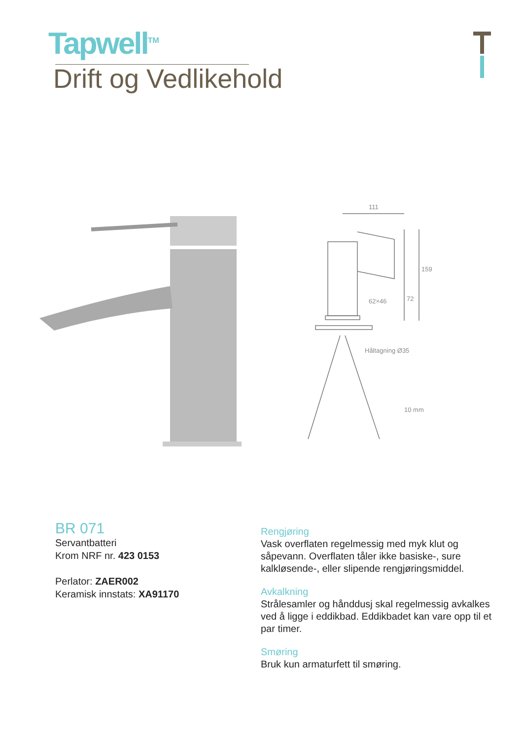Tapwell<sup>TM</sup>
Drift og Vedlikehold
111
62×46
Håltagning Ø35
10 mm
159
72
BR 071
Servantbatteri
Krom NRF nr. 423 0153
Perlator: ZAER002
Keramisk innstats: XA91170
Rengjøring
Vask overflaten regelmessig med myk klut og såpevann. Overflaten tåler ikke basiske-, sure kalkløsende-, eller slipende rengjøringsmiddel.
Avkalkning
Strålesamler og hånddusj skal regelmessig avkalkes ved å ligge i eddikbad. Eddikbadet kan vare opp til et par timer.
Smøring
Bruk kun armaturfett til smøring.